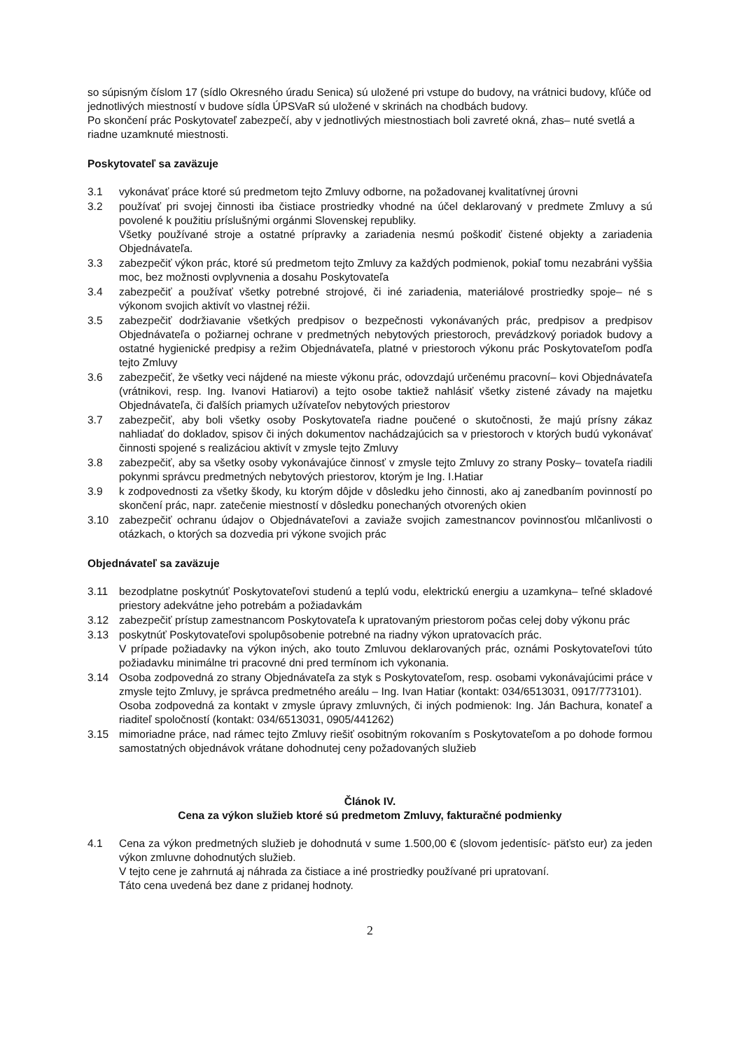so súpisným číslom 17 (sídlo Okresného úradu Senica) sú uložené pri vstupe do budovy, na vrátnici budovy, kľúče od jednotlivých miestností v budove sídla ÚPSVaR sú uložené v skrinách na chodbách budovy.
Po skončení prác Poskytovateľ zabezpečí, aby v jednotlivých miestnostiach boli zavreté okná, zhas– nuté svetlá a riadne uzamknuté miestnosti.
Poskytovateľ sa zaväzuje
3.1 vykonávať práce ktoré sú predmetom tejto Zmluvy odborne, na požadovanej kvalitatívnej úrovni
3.2 používať pri svojej činnosti iba čistiace prostriedky vhodné na účel deklarovaný v predmete Zmluvy a sú povolené k použitiu príslušnými orgánmi Slovenskej republiky.
Všetky používané stroje a ostatné prípravky a zariadenia nesmú poškodiť čistené objekty a zariadenia Objednávateľa.
3.3 zabezpečiť výkon prác, ktoré sú predmetom tejto Zmluvy za každých podmienok, pokiaľ tomu nezabráni vyššia moc, bez možnosti ovplyvnenia a dosahu Poskytovateľa
3.4 zabezpečiť a používať všetky potrebné strojové, či iné zariadenia, materiálové prostriedky spoje– né s výkonom svojich aktivít vo vlastnej réžii.
3.5 zabezpečiť dodržiavanie všetkých predpisov o bezpečnosti vykonávaných prác, predpisov a predpisov Objednávateľa o požiarnej ochrane v predmetných nebytových priestoroch, prevádzkový poriadok budovy a ostatné hygienické predpisy a režim Objednávateľa, platné v priestoroch výkonu prác Poskytovateľom podľa tejto Zmluvy
3.6 zabezpečiť, že všetky veci nájdené na mieste výkonu prác, odovzdajú určenému pracovní– kovi Objednávateľa (vrátnikovi, resp. Ing. Ivanovi Hatiarovi) a tejto osobe taktiež nahlásiť všetky zistené závady na majetku Objednávateľa, či ďalších priamych užívateľov nebytových priestorov
3.7 zabezpečiť, aby boli všetky osoby Poskytovateľa riadne poučené o skutočnosti, že majú prísny zákaz nahliadať do dokladov, spisov či iných dokumentov nachádzajúcich sa v priestoroch v ktorých budú vykonávať činnosti spojené s realizáciou aktivít v zmysle tejto Zmluvy
3.8 zabezpečiť, aby sa všetky osoby vykonávajúce činnosť v zmysle tejto Zmluvy zo strany Posky– tovateľa riadili pokynmi správcu predmetných nebytových priestorov, ktorým je Ing. I.Hatiar
3.9 k zodpovednosti za všetky škody, ku ktorým dôjde v dôsledku jeho činnosti, ako aj zanedbaním povinností po skončení prác, napr. zatečenie miestností v dôsledku ponechaných otvorených okien
3.10 zabezpečiť ochranu údajov o Objednávateľovi a zaviaže svojich zamestnancov povinnosťou mlčanlivosti o otázkach, o ktorých sa dozvedia pri výkone svojich prác
Objednávateľ sa zaväzuje
3.11 bezodplatne poskytnúť Poskytovateľovi studenú a teplú vodu, elektrickú energiu a uzamkyna– teľné skladové priestory adekvátne jeho potrebám a požiadavkám
3.12 zabezpečiť prístup zamestnancom Poskytovateľa k upratovaným priestorom počas celej doby výkonu prác
3.13 poskytnúť Poskytovateľovi spolupôsobenie potrebné na riadny výkon upratovacích prác.
V prípade požiadavky na výkon iných, ako touto Zmluvou deklarovaných prác, oznámi Poskytovateľovi túto požiadavku minimálne tri pracovné dni pred termínom ich vykonania.
3.14 Osoba zodpovedná zo strany Objednávateľa za styk s Poskytovateľom, resp. osobami vykonávajúcimi práce v zmysle tejto Zmluvy, je správca predmetného areálu – Ing. Ivan Hatiar (kontakt: 034/6513031, 0917/773101).
Osoba zodpovedná za kontakt v zmysle úpravy zmluvných, či iných podmienok: Ing. Ján Bachura, konateľ a riaditeľ spoločností (kontakt: 034/6513031, 0905/441262)
3.15 mimoriadne práce, nad rámec tejto Zmluvy riešiť osobitným rokovaním s Poskytovateľom a po dohode formou samostatných objednávok vrátane dohodnutej ceny požadovaných služieb
Článok IV.
Cena za výkon služieb ktoré sú predmetom Zmluvy, fakturačné podmienky
4.1 Cena za výkon predmetných služieb je dohodnutá v sume 1.500,00 € (slovom jedentisíc- päťsto eur) za jeden výkon zmluvne dohodnutých služieb.
V tejto cene je zahrnutá aj náhrada za čistiace a iné prostriedky používané pri upratovaní.
Táto cena uvedená bez dane z pridanej hodnoty.
2